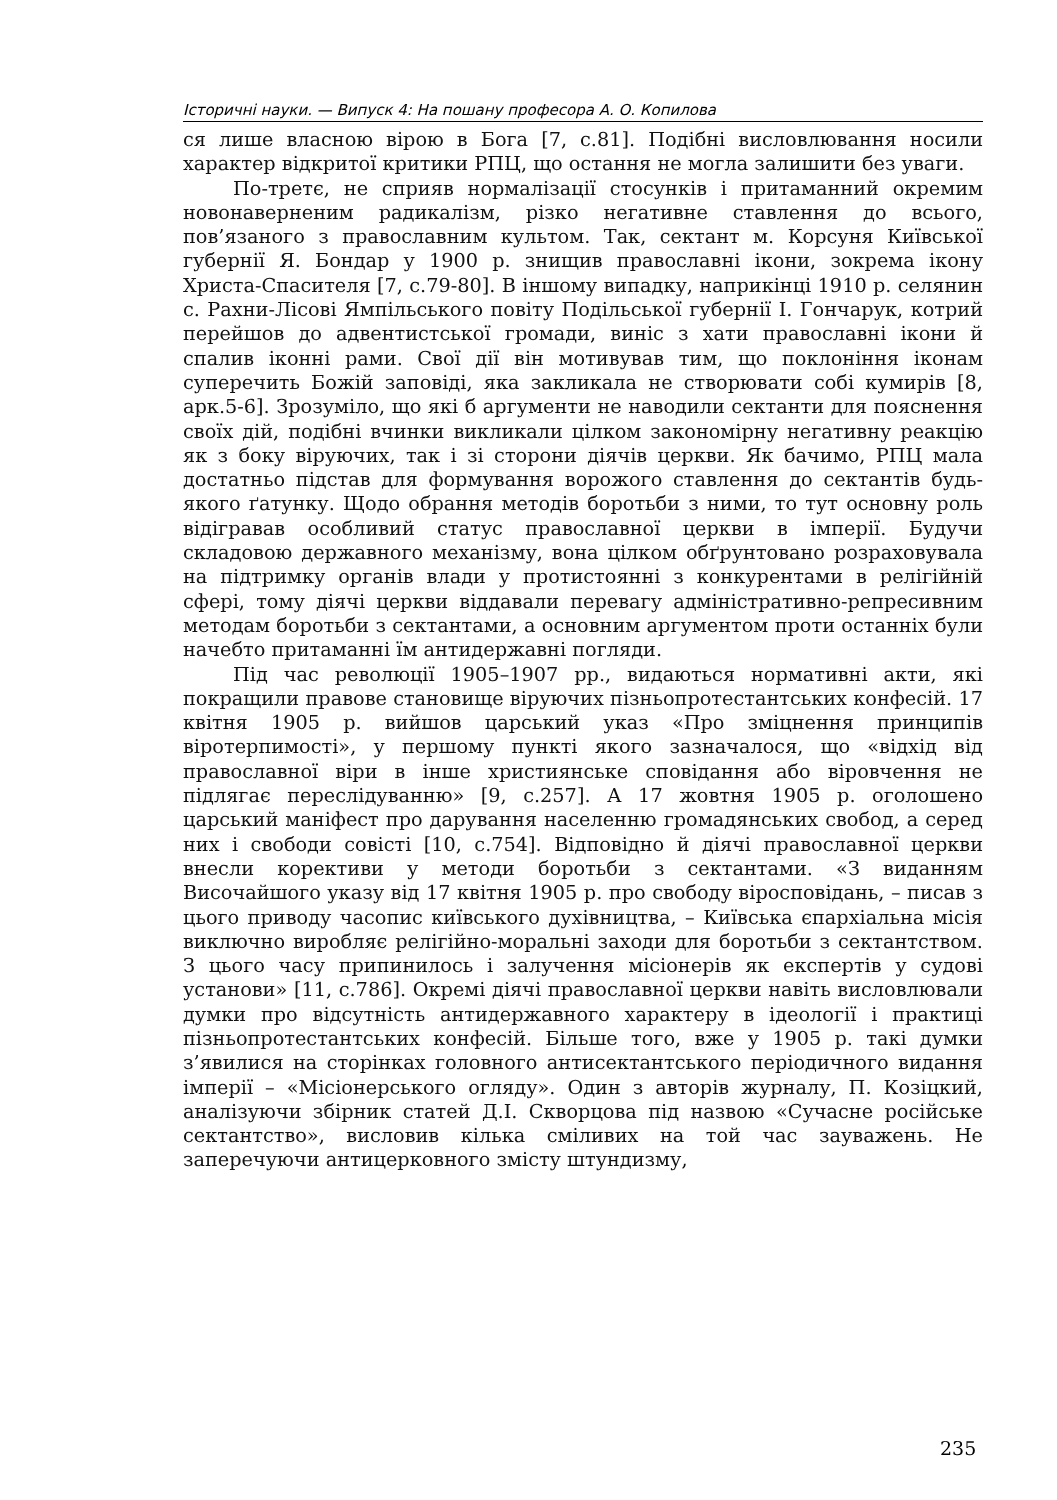Історичні науки. — Випуск 4: На пошану професора А. О. Копилова
ся лише власною вірою в Бога [7, с.81]. Подібні висловлювання носили характер відкритої критики РПЦ, що остання не могла залишити без уваги.
По-третє, не сприяв нормалізації стосунків і притаманний окремим новонаверненим радикалізм, різко негативне ставлення до всього, пов’язаного з православним культом. Так, сектант м. Корсуня Київської губернії Я. Бондар у 1900 р. знищив православні ікони, зокрема ікону Христа-Спасителя [7, с.79-80]. В іншому випадку, наприкінці 1910 р. селянин с. Рахни-Лісові Ямпільського повіту Подільської губернії І. Гончарук, котрий перейшов до адвентистської громади, виніс з хати православні ікони й спалив іконні рами. Свої дії він мотивував тим, що поклоніння іконам суперечить Божій заповіді, яка закликала не створювати собі кумирів [8, арк.5-6]. Зрозуміло, що які б аргументи не наводили сектанти для пояснення своїх дій, подібні вчинки викликали цілком закономірну негативну реакцію як з боку віруючих, так і зі сторони діячів церкви. Як бачимо, РПЦ мала достатньо підстав для формування ворожого ставлення до сектантів будь-якого ґатунку. Щодо обрання методів боротьби з ними, то тут основну роль відігравав особливий статус православної церкви в імперії. Будучи складовою державного механізму, вона цілком обґрунтовано розраховувала на підтримку органів влади у протистоянні з конкурентами в релігійній сфері, тому діячі церкви віддавали перевагу адміністративно-репресивним методам боротьби з сектантами, а основним аргументом проти останніх були начебто притаманні їм антидержавні погляди.
Під час революції 1905–1907 рр., видаються нормативні акти, які покращили правове становище віруючих пізньопротестантських конфесій. 17 квітня 1905 р. вийшов царський указ «Про зміцнення принципів віротерпимості», у першому пункті якого зазначалося, що «відхід від православної віри в інше християнське сповідання або віровчення не підлягає переслідуванню» [9, с.257]. А 17 жовтня 1905 р. оголошено царський маніфест про дарування населенню громадянських свобод, а серед них і свободи совісті [10, с.754]. Відповідно й діячі православної церкви внесли корективи у методи боротьби з сектантами. «З виданням Височайшого указу від 17 квітня 1905 р. про свободу віросповідань, – писав з цього приводу часопис київського духівництва, – Київська єпархіальна місія виключно виробляє релігійно-моральні заходи для боротьби з сектантством. З цього часу припинилось і залучення місіонерів як експертів у судові установи» [11, с.786]. Окремі діячі православної церкви навіть висловлювали думки про відсутність антидержавного характеру в ідеології і практиці пізньопротестантських конфесій. Більше того, вже у 1905 р. такі думки з’явилися на сторінках головного антисектантського періодичного видання імперії – «Місіонерського огляду». Один з авторів журналу, П. Козіцкий, аналізуючи збірник статей Д.І. Скворцова під назвою «Сучасне російське сектантство», висловив кілька сміливих на той час зауважень. Не заперечуючи антицерковного змісту штундизму,
235